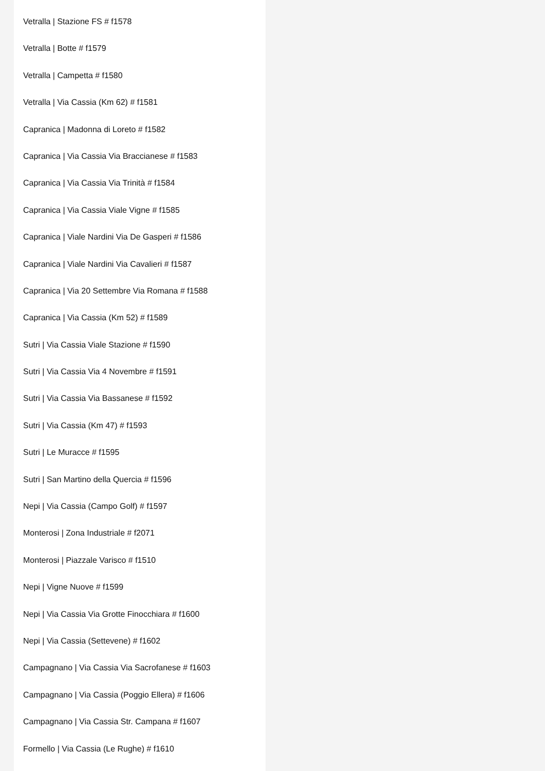Vetralla | Stazione FS # f1578
Vetralla | Botte # f1579
Vetralla | Campetta # f1580
Vetralla | Via Cassia (Km 62) # f1581
Capranica | Madonna di Loreto # f1582
Capranica | Via Cassia Via Braccianese # f1583
Capranica | Via Cassia Via Trinità # f1584
Capranica | Via Cassia Viale Vigne # f1585
Capranica | Viale Nardini Via De Gasperi # f1586
Capranica | Viale Nardini Via Cavalieri # f1587
Capranica | Via 20 Settembre Via Romana # f1588
Capranica | Via Cassia (Km 52) # f1589
Sutri | Via Cassia Viale Stazione # f1590
Sutri | Via Cassia Via 4 Novembre # f1591
Sutri | Via Cassia Via Bassanese # f1592
Sutri | Via Cassia (Km 47) # f1593
Sutri | Le Muracce # f1595
Sutri | San Martino della Quercia # f1596
Nepi | Via Cassia (Campo Golf) # f1597
Monterosi | Zona Industriale # f2071
Monterosi | Piazzale Varisco # f1510
Nepi | Vigne Nuove # f1599
Nepi | Via Cassia Via Grotte Finocchiara # f1600
Nepi | Via Cassia (Settevene) # f1602
Campagnano | Via Cassia Via Sacrofanese # f1603
Campagnano | Via Cassia (Poggio Ellera) # f1606
Campagnano | Via Cassia Str. Campana # f1607
Formello | Via Cassia (Le Rughe) # f1610